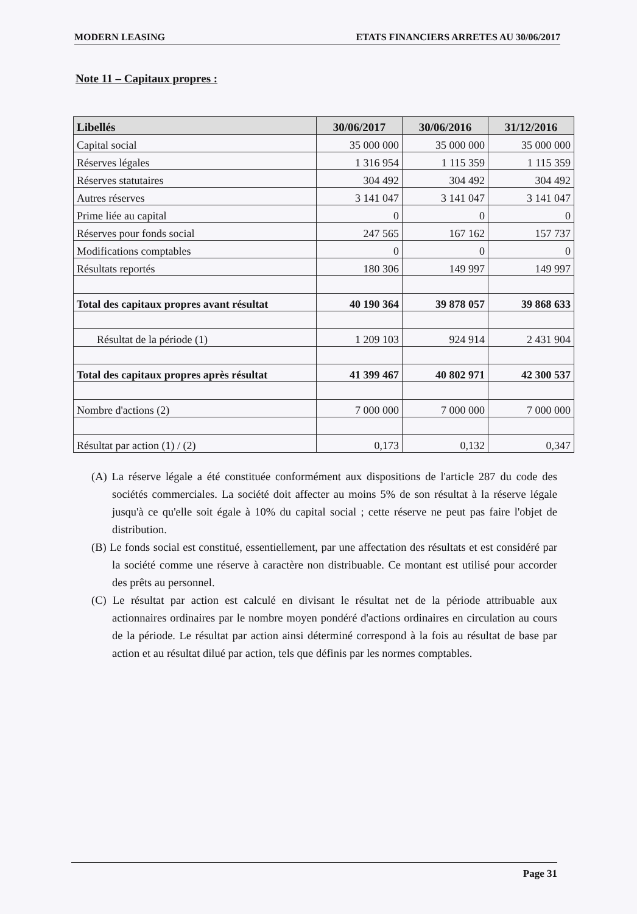MODERN LEASING ETATS FINANCIERS ARRETES AU 30/06/2017
Note 11 – Capitaux propres :
| Libellés | 30/06/2017 | 30/06/2016 | 31/12/2016 |
| --- | --- | --- | --- |
| Capital social | 35 000 000 | 35 000 000 | 35 000 000 |
| Réserves légales | 1 316 954 | 1 115 359 | 1 115 359 |
| Réserves statutaires | 304 492 | 304 492 | 304 492 |
| Autres réserves | 3 141 047 | 3 141 047 | 3 141 047 |
| Prime liée au capital | 0 | 0 | 0 |
| Réserves pour fonds social | 247 565 | 167 162 | 157 737 |
| Modifications comptables | 0 | 0 | 0 |
| Résultats reportés | 180 306 | 149 997 | 149 997 |
| Total des capitaux propres avant résultat | 40 190 364 | 39 878 057 | 39 868 633 |
| Résultat de la période (1) | 1 209 103 | 924 914 | 2 431 904 |
| Total des capitaux propres après résultat | 41 399 467 | 40 802 971 | 42 300 537 |
| Nombre d'actions (2) | 7 000 000 | 7 000 000 | 7 000 000 |
| Résultat par action (1) / (2) | 0,173 | 0,132 | 0,347 |
(A) La réserve légale a été constituée conformément aux dispositions de l'article 287 du code des sociétés commerciales. La société doit affecter au moins 5% de son résultat à la réserve légale jusqu'à ce qu'elle soit égale à 10% du capital social ; cette réserve ne peut pas faire l'objet de distribution.
(B) Le fonds social est constitué, essentiellement, par une affectation des résultats et est considéré par la société comme une réserve à caractère non distribuable. Ce montant est utilisé pour accorder des prêts au personnel.
(C) Le résultat par action est calculé en divisant le résultat net de la période attribuable aux actionnaires ordinaires par le nombre moyen pondéré d'actions ordinaires en circulation au cours de la période. Le résultat par action ainsi déterminé correspond à la fois au résultat de base par action et au résultat dilué par action, tels que définis par les normes comptables.
Page 31